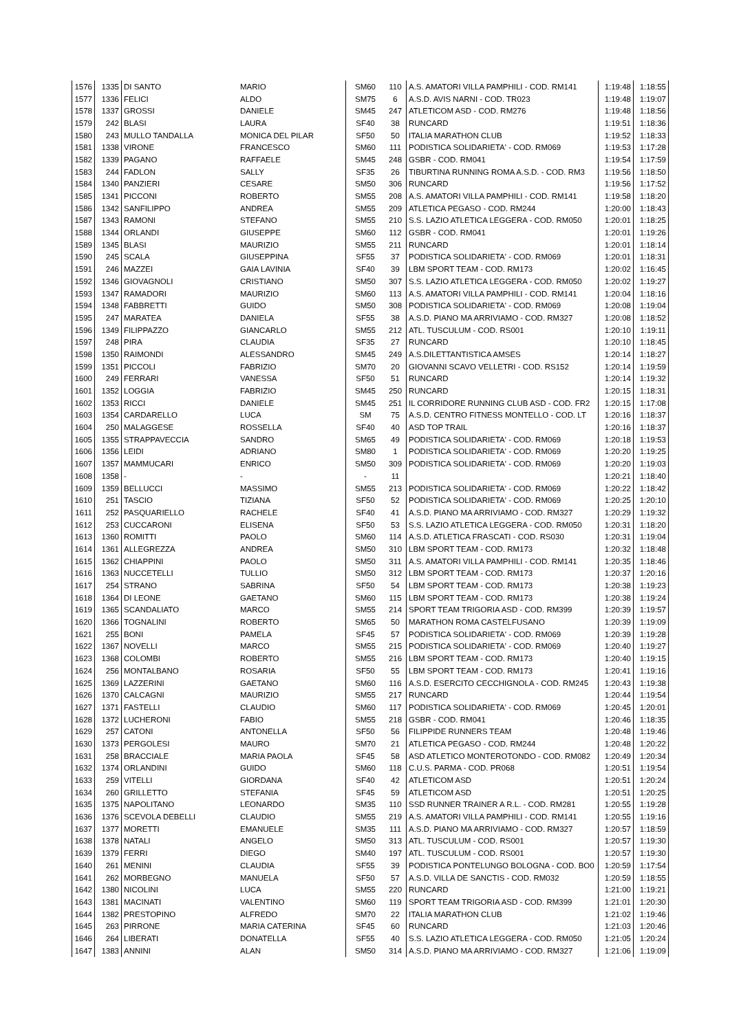| 1576 | 1335 | DI SANTO | MARIO | SM60 | 110 | A.S. AMATORI VILLA PAMPHILI - COD. RM141 | 1:19:48 | 1:18:55 |
| 1577 | 1336 | FELICI | ALDO | SM75 | 6 | A.S.D. AVIS NARNI - COD. TR023 | 1:19:48 | 1:19:07 |
| 1578 | 1337 | GROSSI | DANIELE | SM45 | 247 | ATLETICOM ASD - COD. RM276 | 1:19:48 | 1:18:56 |
| 1579 | 242 | BLASI | LAURA | SF40 | 38 | RUNCARD | 1:19:51 | 1:18:36 |
| 1580 | 243 | MULLO TANDALLA | MONICA DEL PILAR | SF50 | 50 | ITALIA MARATHON CLUB | 1:19:52 | 1:18:33 |
| 1581 | 1338 | VIRONE | FRANCESCO | SM60 | 111 | PODISTICA SOLIDARIETA' - COD. RM069 | 1:19:53 | 1:17:28 |
| 1582 | 1339 | PAGANO | RAFFAELE | SM45 | 248 | GSBR - COD. RM041 | 1:19:54 | 1:17:59 |
| 1583 | 244 | FADLON | SALLY | SF35 | 26 | TIBURTINA RUNNING ROMA A.S.D. - COD. RM3 | 1:19:56 | 1:18:50 |
| 1584 | 1340 | PANZIERI | CESARE | SM50 | 306 | RUNCARD | 1:19:56 | 1:17:52 |
| 1585 | 1341 | PICCONI | ROBERTO | SM55 | 208 | A.S. AMATORI VILLA PAMPHILI - COD. RM141 | 1:19:58 | 1:18:20 |
| 1586 | 1342 | SANFILIPPO | ANDREA | SM55 | 209 | ATLETICA PEGASO - COD. RM244 | 1:20:00 | 1:18:43 |
| 1587 | 1343 | RAMONI | STEFANO | SM55 | 210 | S.S. LAZIO ATLETICA LEGGERA - COD. RM050 | 1:20:01 | 1:18:25 |
| 1588 | 1344 | ORLANDI | GIUSEPPE | SM60 | 112 | GSBR - COD. RM041 | 1:20:01 | 1:19:26 |
| 1589 | 1345 | BLASI | MAURIZIO | SM55 | 211 | RUNCARD | 1:20:01 | 1:18:14 |
| 1590 | 245 | SCALA | GIUSEPPINA | SF55 | 37 | PODISTICA SOLIDARIETA' - COD. RM069 | 1:20:01 | 1:18:31 |
| 1591 | 246 | MAZZEI | GAIA LAVINIA | SF40 | 39 | LBM SPORT TEAM - COD. RM173 | 1:20:02 | 1:16:45 |
| 1592 | 1346 | GIOVAGNOLI | CRISTIANO | SM50 | 307 | S.S. LAZIO ATLETICA LEGGERA - COD. RM050 | 1:20:02 | 1:19:27 |
| 1593 | 1347 | RAMADORI | MAURIZIO | SM60 | 113 | A.S. AMATORI VILLA PAMPHILI - COD. RM141 | 1:20:04 | 1:18:16 |
| 1594 | 1348 | FABBRETTI | GUIDO | SM50 | 308 | PODISTICA SOLIDARIETA' - COD. RM069 | 1:20:08 | 1:19:04 |
| 1595 | 247 | MARATEA | DANIELA | SF55 | 38 | A.S.D. PIANO MA ARRIVIAMO - COD. RM327 | 1:20:08 | 1:18:52 |
| 1596 | 1349 | FILIPPAZZO | GIANCARLO | SM55 | 212 | ATL. TUSCULUM - COD. RS001 | 1:20:10 | 1:19:11 |
| 1597 | 248 | PIRA | CLAUDIA | SF35 | 27 | RUNCARD | 1:20:10 | 1:18:45 |
| 1598 | 1350 | RAIMONDI | ALESSANDRO | SM45 | 249 | A.S.DILETTANTISTICA AMSES | 1:20:14 | 1:18:27 |
| 1599 | 1351 | PICCOLI | FABRIZIO | SM70 | 20 | GIOVANNI SCAVO VELLETRI - COD. RS152 | 1:20:14 | 1:19:59 |
| 1600 | 249 | FERRARI | VANESSA | SF50 | 51 | RUNCARD | 1:20:14 | 1:19:32 |
| 1601 | 1352 | LOGGIA | FABRIZIO | SM45 | 250 | RUNCARD | 1:20:15 | 1:18:31 |
| 1602 | 1353 | RICCI | DANIELE | SM45 | 251 | IL CORRIDORE RUNNING CLUB ASD - COD. FR2 | 1:20:15 | 1:17:08 |
| 1603 | 1354 | CARDARELLO | LUCA | SM | 75 | A.S.D. CENTRO FITNESS MONTELLO - COD. LT | 1:20:16 | 1:18:37 |
| 1604 | 250 | MALAGGESE | ROSSELLA | SF40 | 40 | ASD TOP TRAIL | 1:20:16 | 1:18:37 |
| 1605 | 1355 | STRAPPAVECCIA | SANDRO | SM65 | 49 | PODISTICA SOLIDARIETA' - COD. RM069 | 1:20:18 | 1:19:53 |
| 1606 | 1356 | LEIDI | ADRIANO | SM80 | 1 | PODISTICA SOLIDARIETA' - COD. RM069 | 1:20:20 | 1:19:25 |
| 1607 | 1357 | MAMMUCARI | ENRICO | SM50 | 309 | PODISTICA SOLIDARIETA' - COD. RM069 | 1:20:20 | 1:19:03 |
| 1608 | 1358 | - | - | - | 11 | | 1:20:21 | 1:18:40 |
| 1609 | 1359 | BELLUCCI | MASSIMO | SM55 | 213 | PODISTICA SOLIDARIETA' - COD. RM069 | 1:20:22 | 1:18:42 |
| 1610 | 251 | TASCIO | TIZIANA | SF50 | 52 | PODISTICA SOLIDARIETA' - COD. RM069 | 1:20:25 | 1:20:10 |
| 1611 | 252 | PASQUARIELLO | RACHELE | SF40 | 41 | A.S.D. PIANO MA ARRIVIAMO - COD. RM327 | 1:20:29 | 1:19:32 |
| 1612 | 253 | CUCCARONI | ELISENA | SF50 | 53 | S.S. LAZIO ATLETICA LEGGERA - COD. RM050 | 1:20:31 | 1:18:20 |
| 1613 | 1360 | ROMITTI | PAOLO | SM60 | 114 | A.S.D. ATLETICA FRASCATI - COD. RS030 | 1:20:31 | 1:19:04 |
| 1614 | 1361 | ALLEGREZZA | ANDREA | SM50 | 310 | LBM SPORT TEAM - COD. RM173 | 1:20:32 | 1:18:48 |
| 1615 | 1362 | CHIAPPINI | PAOLO | SM50 | 311 | A.S. AMATORI VILLA PAMPHILI - COD. RM141 | 1:20:35 | 1:18:46 |
| 1616 | 1363 | NUCCETELLI | TULLIO | SM50 | 312 | LBM SPORT TEAM - COD. RM173 | 1:20:37 | 1:20:16 |
| 1617 | 254 | STRANO | SABRINA | SF50 | 54 | LBM SPORT TEAM - COD. RM173 | 1:20:38 | 1:19:23 |
| 1618 | 1364 | DI LEONE | GAETANO | SM60 | 115 | LBM SPORT TEAM - COD. RM173 | 1:20:38 | 1:19:24 |
| 1619 | 1365 | SCANDALIATO | MARCO | SM55 | 214 | SPORT TEAM TRIGORIA ASD - COD. RM399 | 1:20:39 | 1:19:57 |
| 1620 | 1366 | TOGNALINI | ROBERTO | SM65 | 50 | MARATHON ROMA CASTELFUSANO | 1:20:39 | 1:19:09 |
| 1621 | 255 | BONI | PAMELA | SF45 | 57 | PODISTICA SOLIDARIETA' - COD. RM069 | 1:20:39 | 1:19:28 |
| 1622 | 1367 | NOVELLI | MARCO | SM55 | 215 | PODISTICA SOLIDARIETA' - COD. RM069 | 1:20:40 | 1:19:27 |
| 1623 | 1368 | COLOMBI | ROBERTO | SM55 | 216 | LBM SPORT TEAM - COD. RM173 | 1:20:40 | 1:19:15 |
| 1624 | 256 | MONTALBANO | ROSARIA | SF50 | 55 | LBM SPORT TEAM - COD. RM173 | 1:20:41 | 1:19:16 |
| 1625 | 1369 | LAZZERINI | GAETANO | SM60 | 116 | A.S.D. ESERCITO CECCHIGNOLA - COD. RM245 | 1:20:43 | 1:19:38 |
| 1626 | 1370 | CALCAGNI | MAURIZIO | SM55 | 217 | RUNCARD | 1:20:44 | 1:19:54 |
| 1627 | 1371 | FASTELLI | CLAUDIO | SM60 | 117 | PODISTICA SOLIDARIETA' - COD. RM069 | 1:20:45 | 1:20:01 |
| 1628 | 1372 | LUCHERONI | FABIO | SM55 | 218 | GSBR - COD. RM041 | 1:20:46 | 1:18:35 |
| 1629 | 257 | CATONI | ANTONELLA | SF50 | 56 | FILIPPIDE RUNNERS TEAM | 1:20:48 | 1:19:46 |
| 1630 | 1373 | PERGOLESI | MAURO | SM70 | 21 | ATLETICA PEGASO - COD. RM244 | 1:20:48 | 1:20:22 |
| 1631 | 258 | BRACCIALE | MARIA PAOLA | SF45 | 58 | ASD ATLETICO MONTEROTONDO - COD. RM082 | 1:20:49 | 1:20:34 |
| 1632 | 1374 | ORLANDINI | GUIDO | SM60 | 118 | C.U.S. PARMA - COD. PR068 | 1:20:51 | 1:19:54 |
| 1633 | 259 | VITELLI | GIORDANA | SF40 | 42 | ATLETICOM ASD | 1:20:51 | 1:20:24 |
| 1634 | 260 | GRILLETTO | STEFANIA | SF45 | 59 | ATLETICOM ASD | 1:20:51 | 1:20:25 |
| 1635 | 1375 | NAPOLITANO | LEONARDO | SM35 | 110 | SSD RUNNER TRAINER A R.L. - COD. RM281 | 1:20:55 | 1:19:28 |
| 1636 | 1376 | SCEVOLA DEBELLI | CLAUDIO | SM55 | 219 | A.S. AMATORI VILLA PAMPHILI - COD. RM141 | 1:20:55 | 1:19:16 |
| 1637 | 1377 | MORETTI | EMANUELE | SM35 | 111 | A.S.D. PIANO MA ARRIVIAMO - COD. RM327 | 1:20:57 | 1:18:59 |
| 1638 | 1378 | NATALI | ANGELO | SM50 | 313 | ATL. TUSCULUM - COD. RS001 | 1:20:57 | 1:19:30 |
| 1639 | 1379 | FERRI | DIEGO | SM40 | 197 | ATL. TUSCULUM - COD. RS001 | 1:20:57 | 1:19:30 |
| 1640 | 261 | MENINI | CLAUDIA | SF55 | 39 | PODISTICA PONTELUNGO BOLOGNA - COD. BO0 | 1:20:59 | 1:17:54 |
| 1641 | 262 | MORBEGNO | MANUELA | SF50 | 57 | A.S.D. VILLA DE SANCTIS - COD. RM032 | 1:20:59 | 1:18:55 |
| 1642 | 1380 | NICOLINI | LUCA | SM55 | 220 | RUNCARD | 1:21:00 | 1:19:21 |
| 1643 | 1381 | MACINATI | VALENTINO | SM60 | 119 | SPORT TEAM TRIGORIA ASD - COD. RM399 | 1:21:01 | 1:20:30 |
| 1644 | 1382 | PRESTOPINO | ALFREDO | SM70 | 22 | ITALIA MARATHON CLUB | 1:21:02 | 1:19:46 |
| 1645 | 263 | PIRRONE | MARIA CATERINA | SF45 | 60 | RUNCARD | 1:21:03 | 1:20:46 |
| 1646 | 264 | LIBERATI | DONATELLA | SF55 | 40 | S.S. LAZIO ATLETICA LEGGERA - COD. RM050 | 1:21:05 | 1:20:24 |
| 1647 | 1383 | ANNINI | ALAN | SM50 | 314 | A.S.D. PIANO MA ARRIVIAMO - COD. RM327 | 1:21:06 | 1:19:09 |